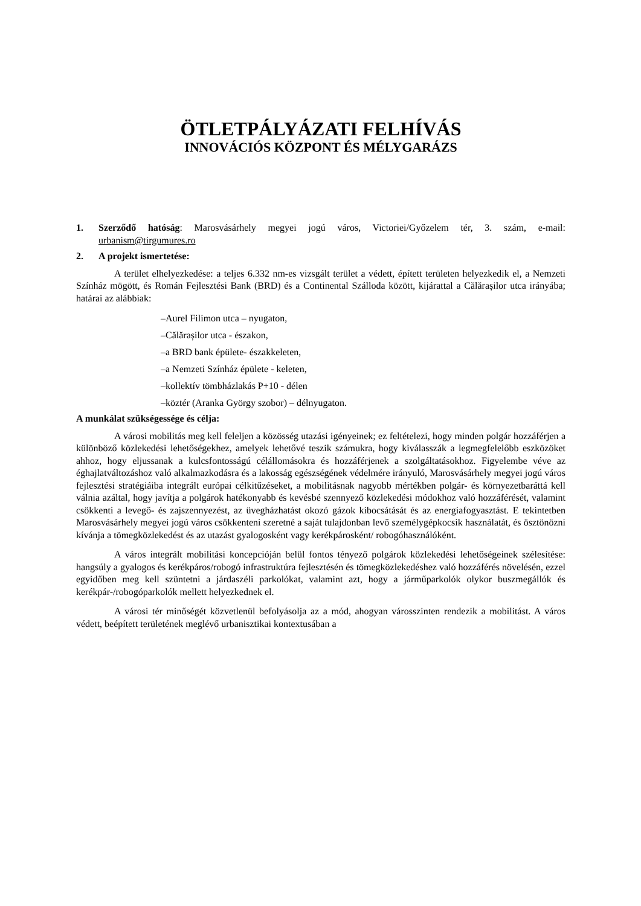ÖTLETPÁLYÁZATI FELHÍVÁS
INNOVÁCIÓS KÖZPONT ÉS MÉLYGARÁZS
1. Szerződő hatóság: Marosvásárhely megyei jogú város, Victoriei/Győzelem tér, 3. szám, e-mail: urbanism@tirgumures.ro
2. A projekt ismertetése:
A terület elhelyezkedése: a teljes 6.332 nm-es vizsgált terület a védett, épített területen helyezkedik el, a Nemzeti Színház mögött, és Román Fejlesztési Bank (BRD) és a Continental Szálloda között, kijárattal a Călărașilor utca irányába; határai az alábbiak:
–Aurel Filimon utca – nyugaton,
–Călărașilor utca - északon,
–a BRD bank épülete- északkeleten,
–a Nemzeti Színház épülete - keleten,
–kollektív tömbházlakás P+10 - délen
–köztér (Aranka György szobor) – délnyugaton.
A munkálat szükségessége és célja:
A városi mobilitás meg kell feleljen a közösség utazási igényeinek; ez feltételezi, hogy minden polgár hozzáférjen a különböző közlekedési lehetőségekhez, amelyek lehetővé teszik számukra, hogy kiválasszák a legmegfelelőbb eszközöket ahhoz, hogy eljussanak a kulcsfontosságú célállomásokra és hozzáférjenek a szolgáltatásokhoz. Figyelembe véve az éghajlatváltozáshoz való alkalmazkodásra és a lakosság egészségének védelmére irányuló, Marosvásárhely megyei jogú város fejlesztési stratégiáiba integrált európai célkitűzéseket, a mobilitásnak nagyobb mértékben polgár- és környezetbaráttá kell válnia azáltal, hogy javítja a polgárok hatékonyabb és kevésbé szennyező közlekedési módokhoz való hozzáférését, valamint csökkenti a levegő- és zajszennyezést, az üvegházhatást okozó gázok kibocsátását és az energiafogyasztást. E tekintetben Marosvásárhely megyei jogú város csökkenteni szeretné a saját tulajdonban levő személygépkocsik használatát, és ösztönözni kívánja a tömegközlekedést és az utazást gyalogosként vagy kerékpárosként/ robogóhasználóként.
A város integrált mobilitási koncepcióján belül fontos tényező polgárok közlekedési lehetőségeinek szélesítése: hangsúly a gyalogos és kerékpáros/robogó infrastruktúra fejlesztésén és tömegközlekedéshez való hozzáférés növelésén, ezzel egyidőben meg kell szüntetni a járdaszéli parkolókat, valamint azt, hogy a járműparkolók olykor buszmegállók és kerékpár-/robogóparkolók mellett helyezkednek el.
A városi tér minőségét közvetlenül befolyásolja az a mód, ahogyan városszinten rendezik a mobilitást. A város védett, beépített területének meglévő urbanisztikai kontextusában a